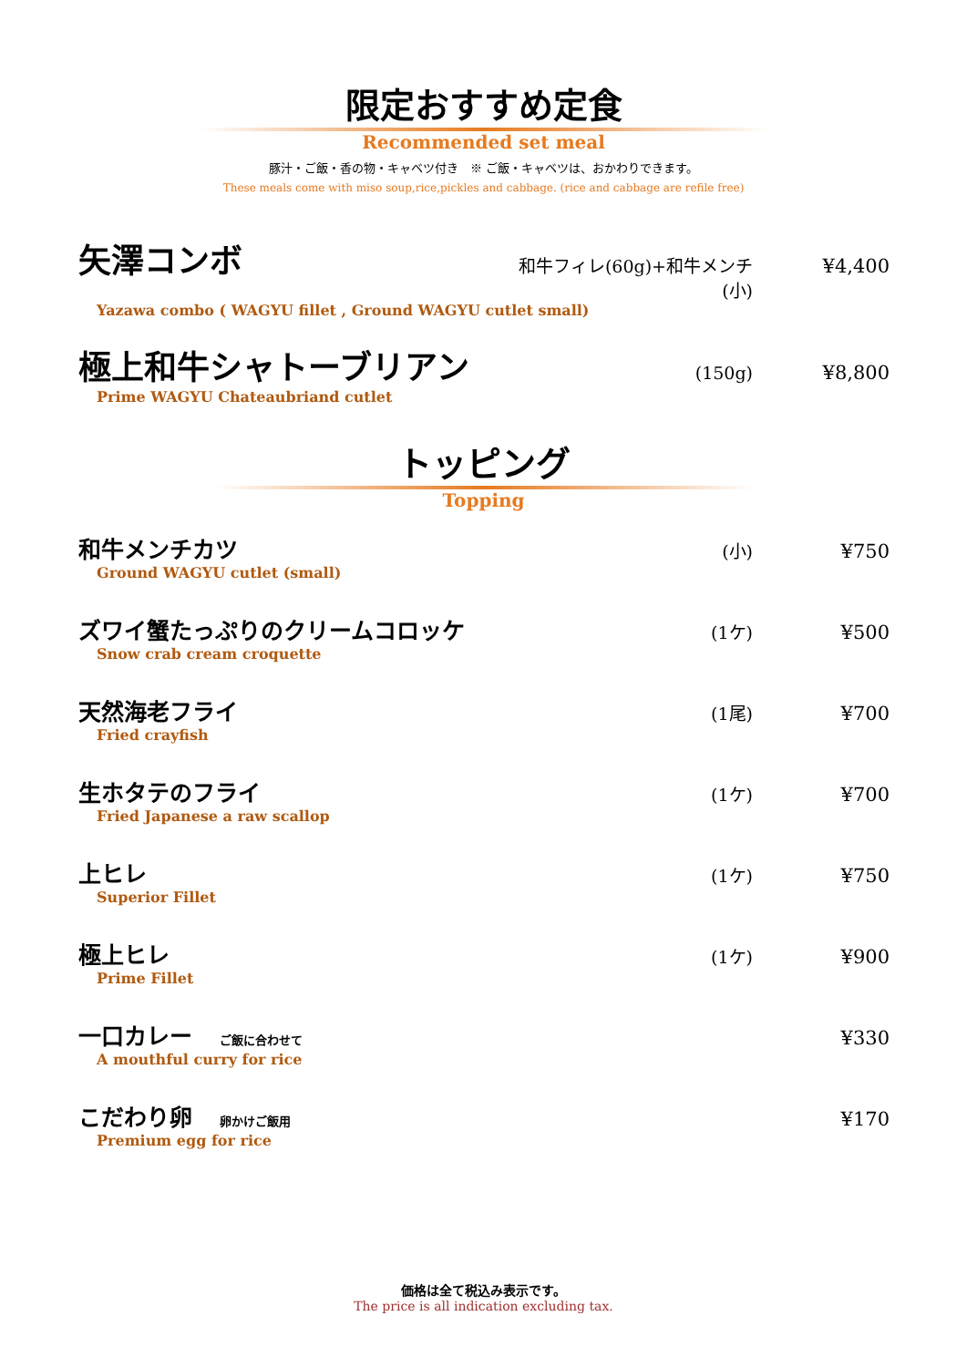限定おすすめ定食
Recommended set meal
豚汁・ご飯・香の物・キャベツ付き　※ ご飯・キャベツは、おかわりできます。
These meals come with miso soup,rice,pickles and cabbage. (rice and cabbage are refile free)
矢澤コンボ 和牛フィレ(60g)+和牛メンチ(小) ¥4,400
Yazawa combo ( WAGYU fillet , Ground WAGYU cutlet small)
極上和牛シャトーブリアン (150g) ¥8,800
Prime WAGYU Chateaubriand cutlet
トッピング
Topping
和牛メンチカツ (小) ¥750
Ground WAGYU cutlet (small)
ズワイ蟹たっぷりのクリームコロッケ (1ケ) ¥500
Snow crab cream croquette
天然海老フライ (1尾) ¥700
Fried crayfish
生ホタテのフライ (1ケ) ¥700
Fried Japanese a raw scallop
上ヒレ (1ケ) ¥750
Superior Fillet
極上ヒレ (1ケ) ¥900
Prime Fillet
一口カレー ご飯に合わせて ¥330
A mouthful curry for rice
こだわり卵 卵かけご飯用 ¥170
Premium egg for rice
価格は全て税込み表示です。
The price is all indication excluding tax.